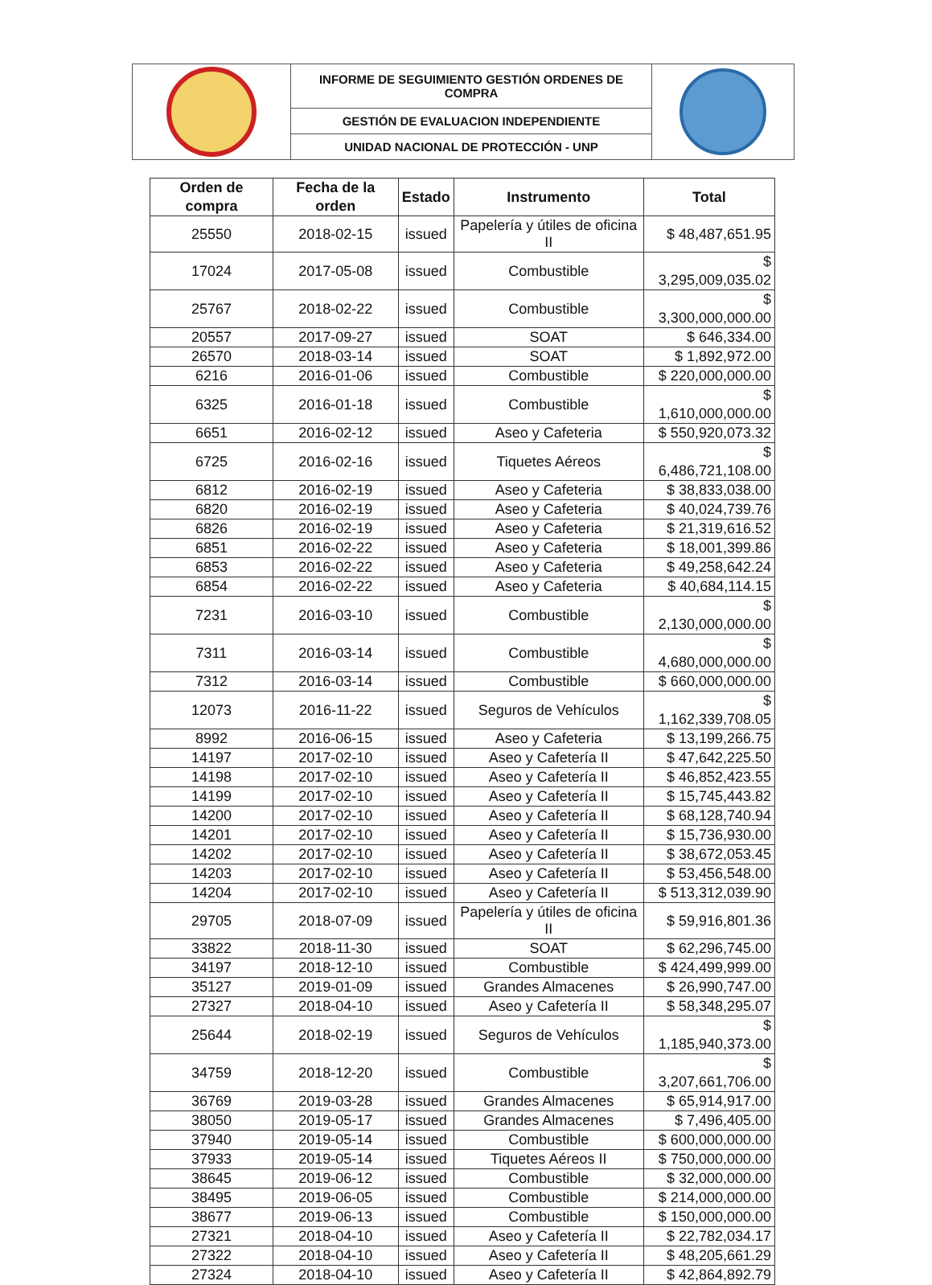| | INFORME DE SEGUIMIENTO GESTIÓN ORDENES DE COMPRA | |
| | GESTIÓN DE EVALUACION INDEPENDIENTE | |
| | UNIDAD NACIONAL DE PROTECCIÓN - UNP | |
| Orden de compra | Fecha de la orden | Estado | Instrumento | Total |
| --- | --- | --- | --- | --- |
| 25550 | 2018-02-15 | issued | Papelería y útiles de oficina II | $ 48,487,651.95 |
| 17024 | 2017-05-08 | issued | Combustible | $ 3,295,009,035.02 |
| 25767 | 2018-02-22 | issued | Combustible | $ 3,300,000,000.00 |
| 20557 | 2017-09-27 | issued | SOAT | $ 646,334.00 |
| 26570 | 2018-03-14 | issued | SOAT | $ 1,892,972.00 |
| 6216 | 2016-01-06 | issued | Combustible | $ 220,000,000.00 |
| 6325 | 2016-01-18 | issued | Combustible | $ 1,610,000,000.00 |
| 6651 | 2016-02-12 | issued | Aseo y Cafeteria | $ 550,920,073.32 |
| 6725 | 2016-02-16 | issued | Tiquetes Aéreos | $ 6,486,721,108.00 |
| 6812 | 2016-02-19 | issued | Aseo y Cafeteria | $ 38,833,038.00 |
| 6820 | 2016-02-19 | issued | Aseo y Cafeteria | $ 40,024,739.76 |
| 6826 | 2016-02-19 | issued | Aseo y Cafeteria | $ 21,319,616.52 |
| 6851 | 2016-02-22 | issued | Aseo y Cafeteria | $ 18,001,399.86 |
| 6853 | 2016-02-22 | issued | Aseo y Cafeteria | $ 49,258,642.24 |
| 6854 | 2016-02-22 | issued | Aseo y Cafeteria | $ 40,684,114.15 |
| 7231 | 2016-03-10 | issued | Combustible | $ 2,130,000,000.00 |
| 7311 | 2016-03-14 | issued | Combustible | $ 4,680,000,000.00 |
| 7312 | 2016-03-14 | issued | Combustible | $ 660,000,000.00 |
| 12073 | 2016-11-22 | issued | Seguros de Vehículos | $ 1,162,339,708.05 |
| 8992 | 2016-06-15 | issued | Aseo y Cafeteria | $ 13,199,266.75 |
| 14197 | 2017-02-10 | issued | Aseo y Cafetería II | $ 47,642,225.50 |
| 14198 | 2017-02-10 | issued | Aseo y Cafetería II | $ 46,852,423.55 |
| 14199 | 2017-02-10 | issued | Aseo y Cafetería II | $ 15,745,443.82 |
| 14200 | 2017-02-10 | issued | Aseo y Cafetería II | $ 68,128,740.94 |
| 14201 | 2017-02-10 | issued | Aseo y Cafetería II | $ 15,736,930.00 |
| 14202 | 2017-02-10 | issued | Aseo y Cafetería II | $ 38,672,053.45 |
| 14203 | 2017-02-10 | issued | Aseo y Cafetería II | $ 53,456,548.00 |
| 14204 | 2017-02-10 | issued | Aseo y Cafetería II | $ 513,312,039.90 |
| 29705 | 2018-07-09 | issued | Papelería y útiles de oficina II | $ 59,916,801.36 |
| 33822 | 2018-11-30 | issued | SOAT | $ 62,296,745.00 |
| 34197 | 2018-12-10 | issued | Combustible | $ 424,499,999.00 |
| 35127 | 2019-01-09 | issued | Grandes Almacenes | $ 26,990,747.00 |
| 27327 | 2018-04-10 | issued | Aseo y Cafetería II | $ 58,348,295.07 |
| 25644 | 2018-02-19 | issued | Seguros de Vehículos | $ 1,185,940,373.00 |
| 34759 | 2018-12-20 | issued | Combustible | $ 3,207,661,706.00 |
| 36769 | 2019-03-28 | issued | Grandes Almacenes | $ 65,914,917.00 |
| 38050 | 2019-05-17 | issued | Grandes Almacenes | $ 7,496,405.00 |
| 37940 | 2019-05-14 | issued | Combustible | $ 600,000,000.00 |
| 37933 | 2019-05-14 | issued | Tiquetes Aéreos II | $ 750,000,000.00 |
| 38645 | 2019-06-12 | issued | Combustible | $ 32,000,000.00 |
| 38495 | 2019-06-05 | issued | Combustible | $ 214,000,000.00 |
| 38677 | 2019-06-13 | issued | Combustible | $ 150,000,000.00 |
| 27321 | 2018-04-10 | issued | Aseo y Cafetería II | $ 22,782,034.17 |
| 27322 | 2018-04-10 | issued | Aseo y Cafetería II | $ 48,205,661.29 |
| 27324 | 2018-04-10 | issued | Aseo y Cafetería II | $ 42,864,892.79 |